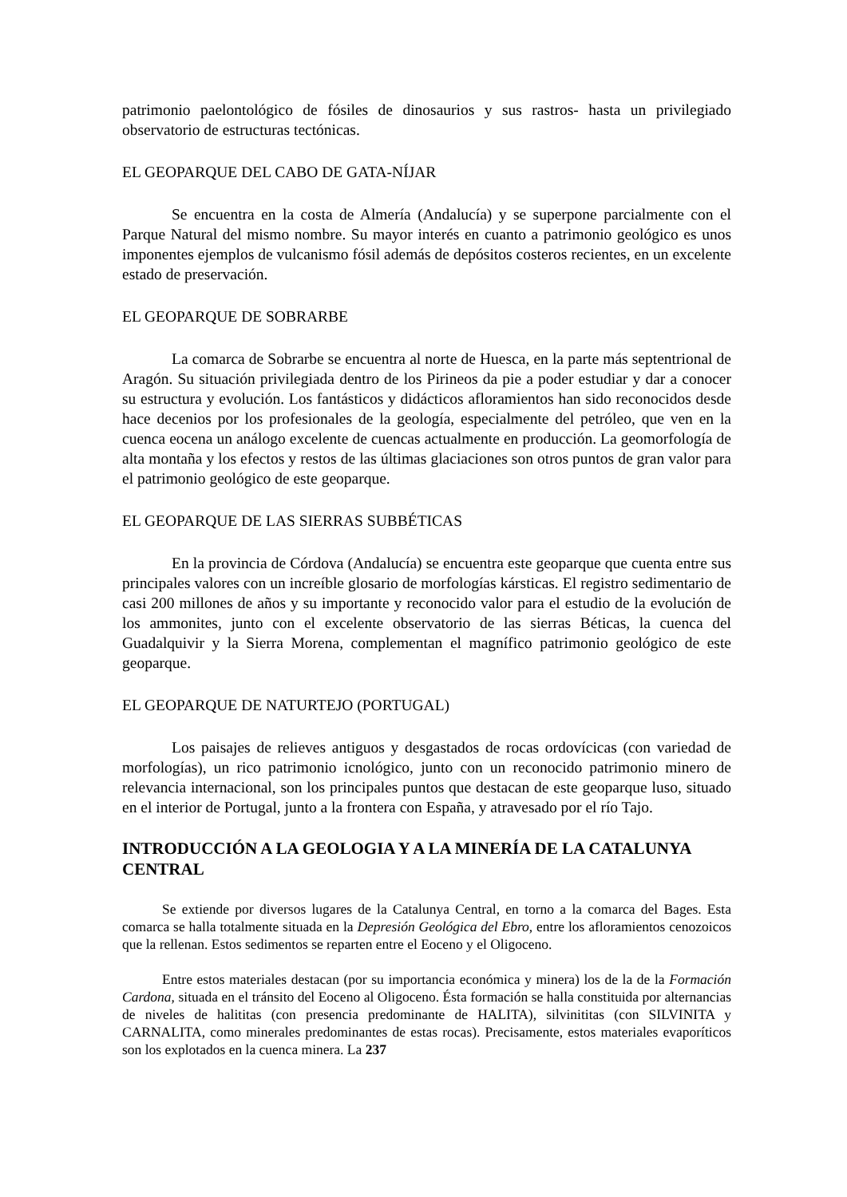patrimonio paelontológico de fósiles de dinosaurios y sus rastros- hasta un privilegiado observatorio de estructuras tectónicas.
EL GEOPARQUE DEL CABO DE GATA-NÍJAR
Se encuentra en la costa de Almería (Andalucía) y se superpone parcialmente con el Parque Natural del mismo nombre. Su mayor interés en cuanto a patrimonio geológico es unos imponentes ejemplos de vulcanismo fósil además de depósitos costeros recientes, en un excelente estado de preservación.
EL GEOPARQUE DE SOBRARBE
La comarca de Sobrarbe se encuentra al norte de Huesca, en la parte más septentrional de Aragón. Su situación privilegiada dentro de los Pirineos da pie a poder estudiar y dar a conocer su estructura y evolución. Los fantásticos y didácticos afloramientos han sido reconocidos desde hace decenios por los profesionales de la geología, especialmente del petróleo, que ven en la cuenca eocena un análogo excelente de cuencas actualmente en producción. La geomorfología de alta montaña y los efectos y restos de las últimas glaciaciones son otros puntos de gran valor para el patrimonio geológico de este geoparque.
EL GEOPARQUE DE LAS SIERRAS SUBBÉTICAS
En la provincia de Córdova (Andalucía) se encuentra este geoparque que cuenta entre sus principales valores con un increíble glosario de morfologías kársticas. El registro sedimentario de casi 200 millones de años y su importante y reconocido valor para el estudio de la evolución de los ammonites, junto con el excelente observatorio de las sierras Béticas, la cuenca del Guadalquivir y la Sierra Morena, complementan el magnífico patrimonio geológico de este geoparque.
EL GEOPARQUE DE NATURTEJO (PORTUGAL)
Los paisajes de relieves antiguos y desgastados de rocas ordovícicas (con variedad de morfologías), un rico patrimonio icnológico, junto con un reconocido patrimonio minero de relevancia internacional, son los principales puntos que destacan de este geoparque luso, situado en el interior de Portugal, junto a la frontera con España, y atravesado por el río Tajo.
INTRODUCCIÓN A LA GEOLOGIA Y A LA MINERÍA DE LA CATALUNYA CENTRAL
Se extiende por diversos lugares de la Catalunya Central, en torno a la comarca del Bages. Esta comarca se halla totalmente situada en la Depresión Geológica del Ebro, entre los afloramientos cenozoicos que la rellenan. Estos sedimentos se reparten entre el Eoceno y el Oligoceno.
Entre estos materiales destacan (por su importancia económica y minera) los de la de la Formación Cardona, situada en el tránsito del Eoceno al Oligoceno. Ésta formación se halla constituida por alternancias de niveles de halititas (con presencia predominante de HALITA), silvinititas (con SILVINITA y CARNALITA, como minerales predominantes de estas rocas). Precisamente, estos materiales evaporíticos son los explotados en la cuenca minera. La 237